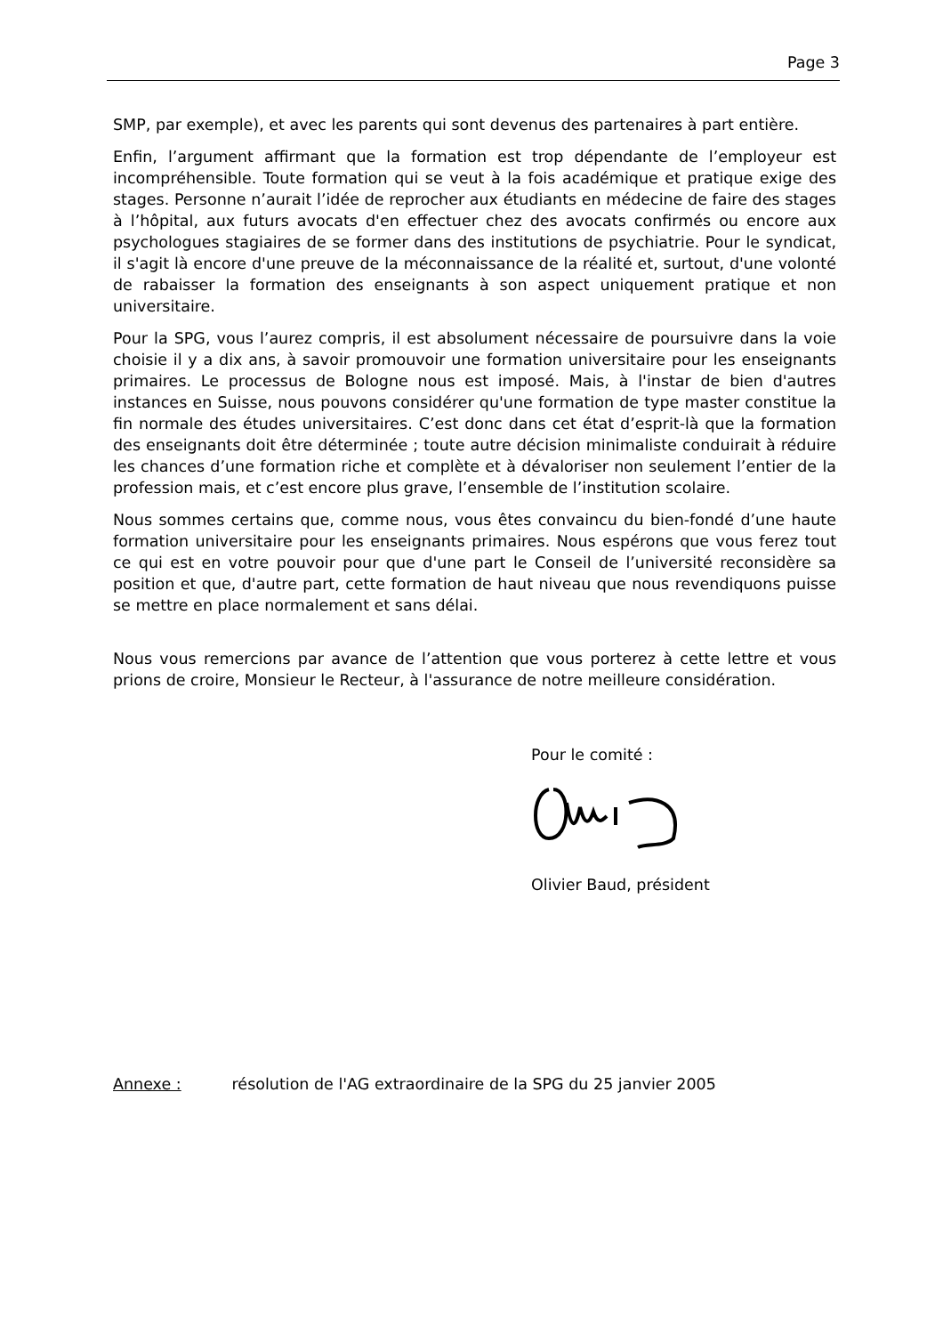Page 3
SMP, par exemple), et avec les parents qui sont devenus des partenaires à part entière.
Enfin, l’argument affirmant que la formation est trop dépendante de l’employeur est incompréhensible. Toute formation qui se veut à la fois académique et pratique exige des stages. Personne n’aurait l’idée de reprocher aux étudiants en médecine de faire des stages à l’hôpital, aux futurs avocats d'en effectuer chez des avocats confirmés ou encore aux psychologues stagiaires de se former dans des institutions de psychiatrie. Pour le syndicat, il s'agit là encore d'une preuve de la méconnaissance de la réalité et, surtout, d'une volonté de rabaisser la formation des enseignants à son aspect uniquement pratique et non universitaire.
Pour la SPG, vous l’aurez compris, il est absolument nécessaire de poursuivre dans la voie choisie il y a dix ans, à savoir promouvoir une formation universitaire pour les enseignants primaires. Le processus de Bologne nous est imposé. Mais, à l'instar de bien d'autres instances en Suisse, nous pouvons considérer qu'une formation de type master constitue la fin normale des études universitaires. C’est donc dans cet état d’esprit-là que la formation des enseignants doit être déterminée ; toute autre décision minimaliste conduirait à réduire les chances d’une formation riche et complète et à dévaloriser non seulement l’entier de la profession mais, et c’est encore plus grave, l’ensemble de l’institution scolaire.
Nous sommes certains que, comme nous, vous êtes convaincu du bien-fondé d’une haute formation universitaire pour les enseignants primaires. Nous espérons que vous ferez tout ce qui est en votre pouvoir pour que d'une part le Conseil de l’université reconsidère sa position et que, d'autre part, cette formation de haut niveau que nous revendiquons puisse se mettre en place normalement et sans délai.
Nous vous remercions par avance de l’attention que vous porterez à cette lettre et vous prions de croire, Monsieur le Recteur, à l'assurance de notre meilleure considération.
Pour le comité :
Olivier Baud, président
Annexe : résolution de l'AG extraordinaire de la SPG du 25 janvier 2005